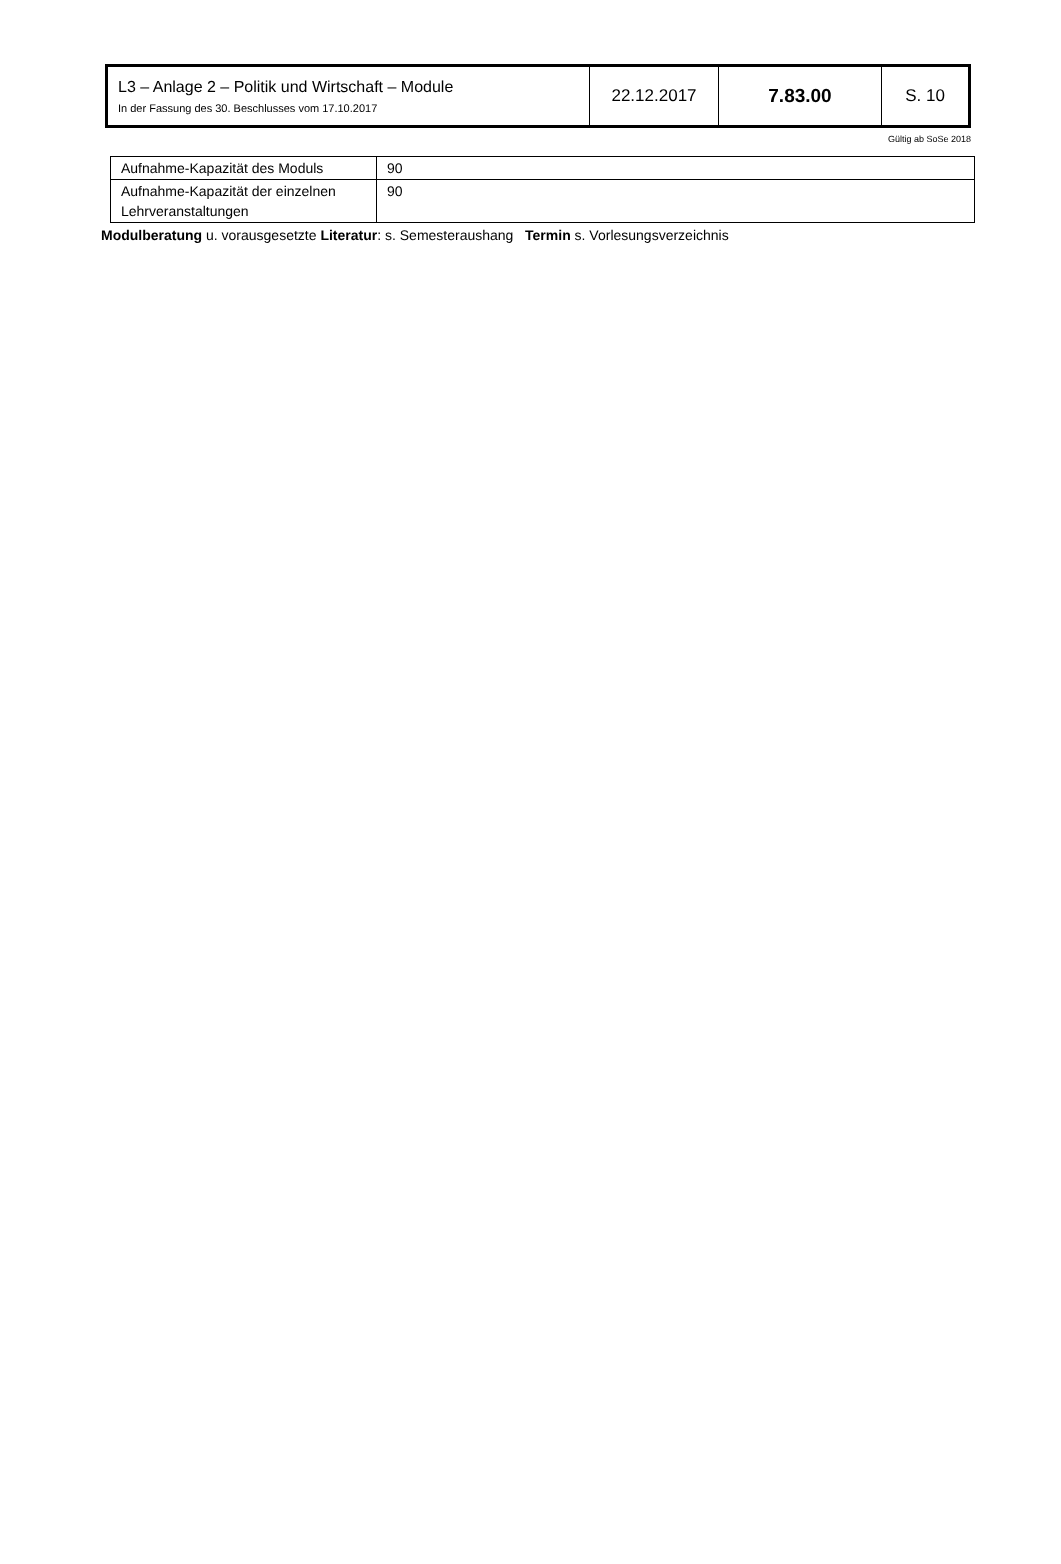| L3 – Anlage 2 – Politik und Wirtschaft – Module In der Fassung des 30. Beschlusses vom 17.10.2017 | 22.12.2017 | 7.83.00 | S. 10 |
Gültig ab SoSe 2018
| Aufnahme-Kapazität des Moduls | 90 |
| Aufnahme-Kapazität der einzelnen Lehrveranstaltungen | 90 |
Modulberatung u. vorausgesetzte Literatur: s. Semesteraushang Termin s. Vorlesungsverzeichnis